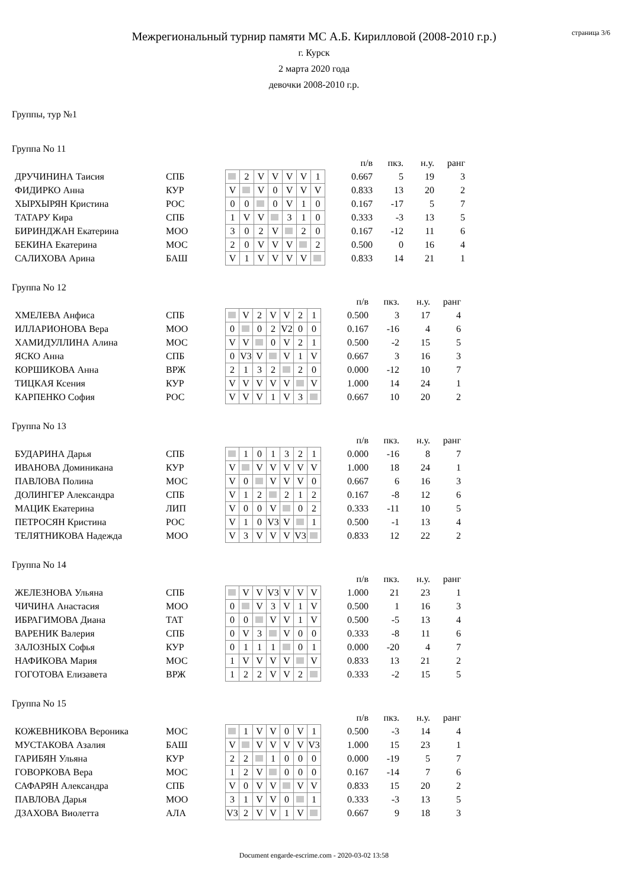страница 3/6
Межрегиональный турнир памяти МС А.Б. Кирилловой (2008-2010 г.р.)
г. Курск
2 марта 2020 года
девочки 2008-2010 г.р.
Группы, тур №1
Группа No 11
| | | | | | | | | | | п/в | пкз. | н.у. | ранг |
| ДРУЧИНИНА Таисия | СПБ | | 2 | V | V | V | V | 1 | | 0.667 | 5 | 19 | 3 |
| ФИДИРКО Анна | КУР | V | | V | 0 | V | V | V | | 0.833 | 13 | 20 | 2 |
| ХЫРХЫРЯН Кристина | РОС | 0 | 0 | | 0 | V | 1 | 0 | | 0.167 | -17 | 5 | 7 |
| ТАТАРУ Кира | СПБ | 1 | V | V | | 3 | 1 | 0 | | 0.333 | -3 | 13 | 5 |
| БИРИНДЖАН Екатерина | МОО | 3 | 0 | 2 | V | | 2 | 0 | | 0.167 | -12 | 11 | 6 |
| БЕКИНА Екатерина | МОС | 2 | 0 | V | V | V | | 2 | | 0.500 | 0 | 16 | 4 |
| САЛИХОВА Арина | БАШ | V | 1 | V | V | V | V | | | 0.833 | 14 | 21 | 1 |
Группа No 12
| | | | | | | | | | | п/в | пкз. | н.у. | ранг |
| ХМЕЛЕВА Анфиса | СПБ | | V | 2 | V | V | 2 | 1 | | 0.500 | 3 | 17 | 4 |
| ИЛЛАРИОНОВА Вера | МОО | 0 | | 0 | 2 | V2 | 0 | 0 | | 0.167 | -16 | 4 | 6 |
| ХАМИДУЛЛИНА Алина | МОС | V | V | | 0 | V | 2 | 1 | | 0.500 | -2 | 15 | 5 |
| ЯСКО Анна | СПБ | 0 | V3 | V | | V | 1 | V | | 0.667 | 3 | 16 | 3 |
| КОРШИКОВА Анна | ВРЖ | 2 | 1 | 3 | 2 | | 2 | 0 | | 0.000 | -12 | 10 | 7 |
| ТИЦКАЯ Ксения | КУР | V | V | V | V | V | | V | | 1.000 | 14 | 24 | 1 |
| КАРПЕНКО София | РОС | V | V | V | 1 | V | 3 | | | 0.667 | 10 | 20 | 2 |
Группа No 13
| | | | | | | | | | | п/в | пкз. | н.у. | ранг |
| БУДАРИНА Дарья | СПБ | | 1 | 0 | 1 | 3 | 2 | 1 | | 0.000 | -16 | 8 | 7 |
| ИВАНОВА Доминикана | КУР | V | | V | V | V | V | V | | 1.000 | 18 | 24 | 1 |
| ПАВЛОВА Полина | МОС | V | 0 | | V | V | V | 0 | | 0.667 | 6 | 16 | 3 |
| ДОЛИНГЕР Александра | СПБ | V | 1 | 2 | | 2 | 1 | 2 | | 0.167 | -8 | 12 | 6 |
| МАЦИК Екатерина | ЛИП | V | 0 | 0 | V | | 0 | 2 | | 0.333 | -11 | 10 | 5 |
| ПЕТРОСЯН Кристина | РОС | V | 1 | 0 | V3 | V | | 1 | | 0.500 | -1 | 13 | 4 |
| ТЕЛЯТНИКОВА Надежда | МОО | V | 3 | V | V | V | V3 | | | 0.833 | 12 | 22 | 2 |
Группа No 14
| | | | | | | | | | | п/в | пкз. | н.у. | ранг |
| ЖЕЛЕЗНОВА Ульяна | СПБ | | V | V | V3 | V | V | V | | 1.000 | 21 | 23 | 1 |
| ЧИЧИНА Анастасия | МОО | 0 | | V | 3 | V | 1 | V | | 0.500 | 1 | 16 | 3 |
| ИБРАГИМОВА Диана | ТАТ | 0 | 0 | | V | V | 1 | V | | 0.500 | -5 | 13 | 4 |
| ВАРЕНИК Валерия | СПБ | 0 | V | 3 | | V | 0 | 0 | | 0.333 | -8 | 11 | 6 |
| ЗАЛОЗНЫХ Софья | КУР | 0 | 1 | 1 | 1 | | 0 | 1 | | 0.000 | -20 | 4 | 7 |
| НАФИКОВА Мария | МОС | 1 | V | V | V | V | | V | | 0.833 | 13 | 21 | 2 |
| ГОГОТОВА Елизавета | ВРЖ | 1 | 2 | 2 | V | V | 2 | | | 0.333 | -2 | 15 | 5 |
Группа No 15
| | | | | | | | | | | п/в | пкз. | н.у. | ранг |
| КОЖЕВНИКОВА Вероника | МОС | | 1 | V | V | 0 | V | 1 | | 0.500 | -3 | 14 | 4 |
| МУСТАКОВА Азалия | БАШ | V | | V | V | V | V | V3 | | 1.000 | 15 | 23 | 1 |
| ГАРИБЯН Ульяна | КУР | 2 | 2 | | 1 | 0 | 0 | 0 | | 0.000 | -19 | 5 | 7 |
| ГОВОРКОВА Вера | МОС | 1 | 2 | V | | 0 | 0 | 0 | | 0.167 | -14 | 7 | 6 |
| САФАРЯН Александра | СПБ | V | 0 | V | V | | V | V | | 0.833 | 15 | 20 | 2 |
| ПАВЛОВА Дарья | МОО | 3 | 1 | V | V | 0 | | 1 | | 0.333 | -3 | 13 | 5 |
| ДЗАХОВА Виолетта | АЛА | V3 | 2 | V | V | 1 | V | | | 0.667 | 9 | 18 | 3 |
Document engarde-escrime.com - 2020-03-02 13:58